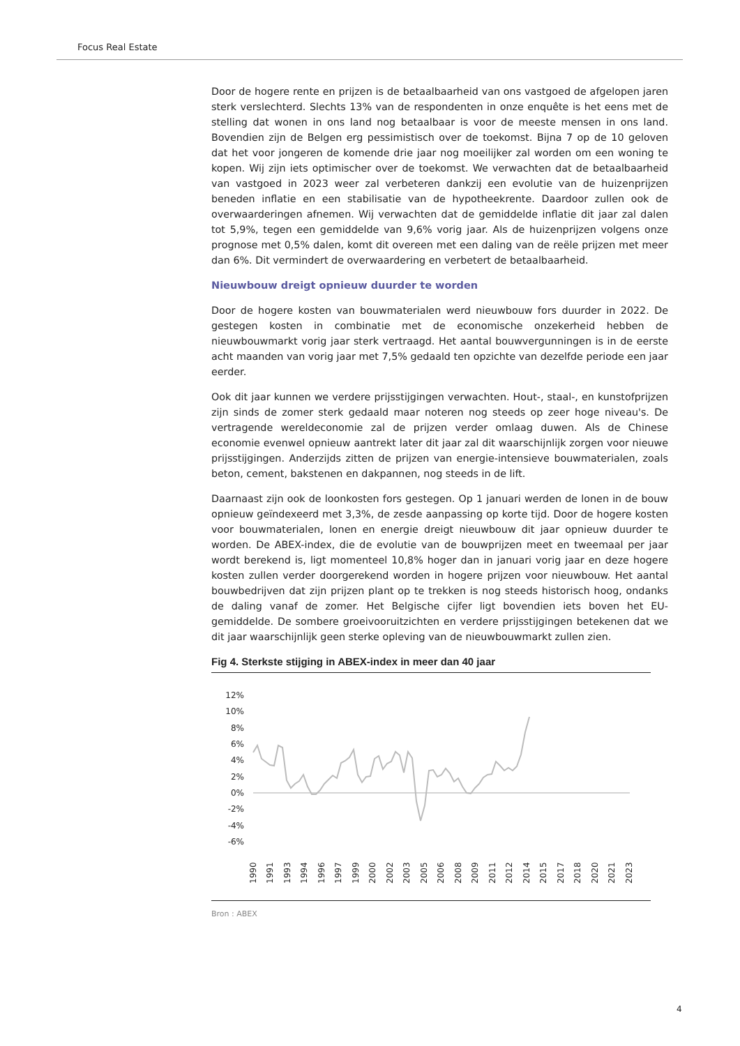Focus Real Estate
Door de hogere rente en prijzen is de betaalbaarheid van ons vastgoed de afgelopen jaren sterk verslechterd. Slechts 13% van de respondenten in onze enquête is het eens met de stelling dat wonen in ons land nog betaalbaar is voor de meeste mensen in ons land. Bovendien zijn de Belgen erg pessimistisch over de toekomst. Bijna 7 op de 10 geloven dat het voor jongeren de komende drie jaar nog moeilijker zal worden om een woning te kopen. Wij zijn iets optimischer over de toekomst. We verwachten dat de betaalbaarheid van vastgoed in 2023 weer zal verbeteren dankzij een evolutie van de huizenprijzen beneden inflatie en een stabilisatie van de hypotheekrente. Daardoor zullen ook de overwaarderingen afnemen. Wij verwachten dat de gemiddelde inflatie dit jaar zal dalen tot 5,9%, tegen een gemiddelde van 9,6% vorig jaar. Als de huizenprijzen volgens onze prognose met 0,5% dalen, komt dit overeen met een daling van de reële prijzen met meer dan 6%. Dit vermindert de overwaardering en verbetert de betaalbaarheid.
Nieuwbouw dreigt opnieuw duurder te worden
Door de hogere kosten van bouwmaterialen werd nieuwbouw fors duurder in 2022. De gestegen kosten in combinatie met de economische onzekerheid hebben de nieuwbouwmarkt vorig jaar sterk vertraagd. Het aantal bouwvergunningen is in de eerste acht maanden van vorig jaar met 7,5% gedaald ten opzichte van dezelfde periode een jaar eerder.
Ook dit jaar kunnen we verdere prijsstijgingen verwachten. Hout-, staal-, en kunstofprijzen zijn sinds de zomer sterk gedaald maar noteren nog steeds op zeer hoge niveau's. De vertragende wereldeconomie zal de prijzen verder omlaag duwen. Als de Chinese economie evenwel opnieuw aantrekt later dit jaar zal dit waarschijnlijk zorgen voor nieuwe prijsstijgingen. Anderzijds zitten de prijzen van energie-intensieve bouwmaterialen, zoals beton, cement, bakstenen en dakpannen, nog steeds in de lift.
Daarnaast zijn ook de loonkosten fors gestegen. Op 1 januari werden de lonen in de bouw opnieuw geïndexeerd met 3,3%, de zesde aanpassing op korte tijd. Door de hogere kosten voor bouwmaterialen, lonen en energie dreigt nieuwbouw dit jaar opnieuw duurder te worden. De ABEX-index, die de evolutie van de bouwprijzen meet en tweemaal per jaar wordt berekend is, ligt momenteel 10,8% hoger dan in januari vorig jaar en deze hogere kosten zullen verder doorgerekend worden in hogere prijzen voor nieuwbouw. Het aantal bouwbedrijven dat zijn prijzen plant op te trekken is nog steeds historisch hoog, ondanks de daling vanaf de zomer. Het Belgische cijfer ligt bovendien iets boven het EU-gemiddelde. De sombere groeivooruitzichten en verdere prijsstijgingen betekenen dat we dit jaar waarschijnlijk geen sterke opleving van de nieuwbouwmarkt zullen zien.
Fig 4. Sterkste stijging in ABEX-index in meer dan 40 jaar
12%
10%
8%
6%
4%
2%
0%
-2%
-4%
-6%
1990
1991
1993
1994
1996
1997
1999
2000
2002
2003
2005
2006
2008
2009
2011
2012
2014
2015
2017
2018
2020
2021
2023
Bron : ABEX
4